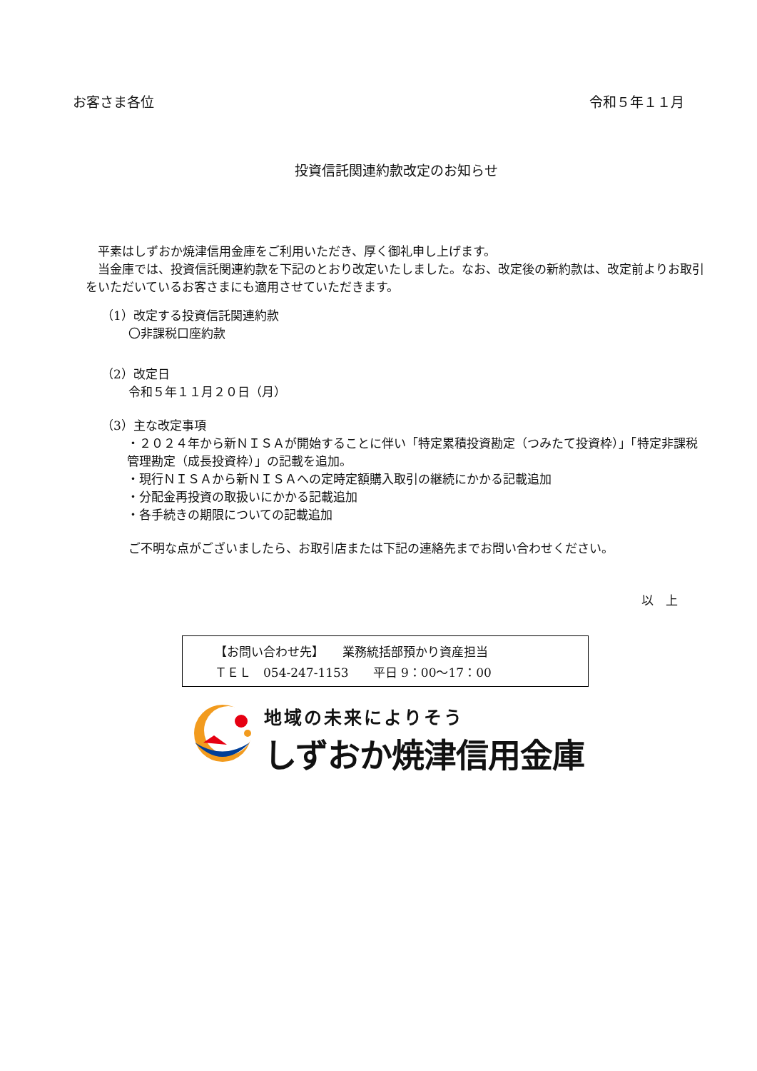お客さま各位 令和５年１１月
投資信託関連約款改定のお知らせ
　平素はしずおか焼津信用金庫をご利用いただき、厚く御礼申し上げます。
　当金庫では、投資信託関連約款を下記のとおり改定いたしました。なお、改定後の新約款は、改定前よりお取引をいただいているお客さまにも適用させていただきます。
（1）改定する投資信託関連約款
〇非課税口座約款
（2）改定日
令和５年１１月２０日（月）
（3）主な改定事項
・２０２４年から新ＮＩＳＡが開始することに伴い「特定累積投資勘定（つみたて投資枠）」「特定非課税管理勘定（成長投資枠）」の記載を追加。
・現行ＮＩＳＡから新ＮＩＳＡへの定時定額購入取引の継続にかかる記載追加
・分配金再投資の取扱いにかかる記載追加
・各手続きの期限についての記載追加
ご不明な点がございましたら、お取引店または下記の連絡先までお問い合わせください。
以　上
【お問い合わせ先】　　業務統括部預かり資産担当
ＴＥＬ　054-247-1153　　平日 9：00～17：00
地域の未来によりそう
しずおか焼津信用金庫